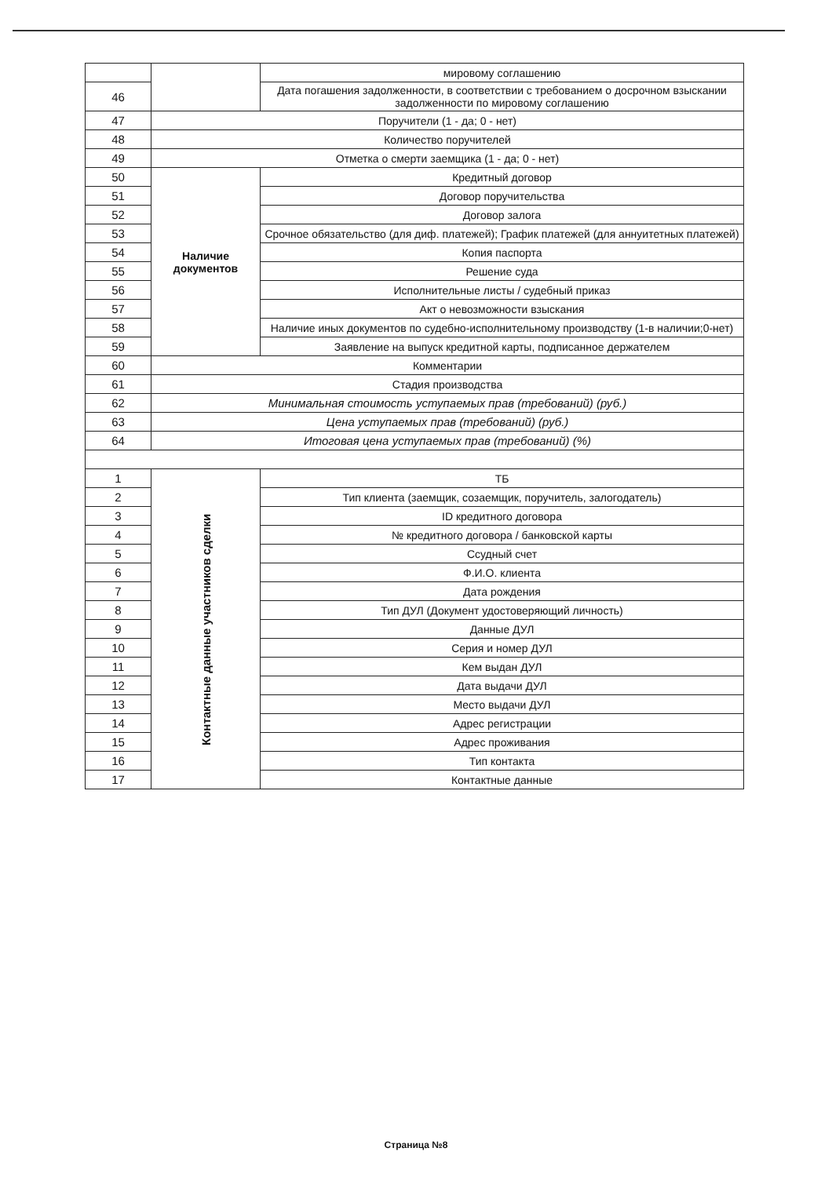| | | мировому соглашению |
| 46 | | Дата погашения задолженности, в соответствии с требованием о досрочном взыскании задолженности по мировому соглашению |
| 47 | Поручители (1 - да; 0 - нет) | |
| 48 | Количество поручителей | |
| 49 | Отметка о смерти заемщика (1 - да; 0 - нет) | |
| 50 | Наличие документов | Кредитный договор |
| 51 | | Договор поручительства |
| 52 | | Договор залога |
| 53 | | Срочное обязательство (для диф. платежей); График платежей (для аннуитетных платежей) |
| 54 | | Копия паспорта |
| 55 | | Решение суда |
| 56 | | Исполнительные листы / судебный приказ |
| 57 | | Акт о невозможности взыскания |
| 58 | | Наличие иных документов по судебно-исполнительному производству (1-в наличии;0-нет) |
| 59 | | Заявление на выпуск кредитной карты, подписанное держателем |
| 60 | Комментарии | |
| 61 | Стадия производства | |
| 62 | Минимальная стоимость уступаемых прав (требований) (руб.) | |
| 63 | Цена уступаемых прав (требований) (руб.) | |
| 64 | Итоговая цена уступаемых прав (требований) (%) | |
| 1 | Контактные данные участников сделки | ТБ |
| 2 | | Тип клиента (заемщик, созаемщик, поручитель, залогодатель) |
| 3 | | ID кредитного договора |
| 4 | | № кредитного договора / банковской карты |
| 5 | | Ссудный счет |
| 6 | | Ф.И.О. клиента |
| 7 | | Дата рождения |
| 8 | | Тип ДУЛ (Документ удостоверяющий личность) |
| 9 | | Данные ДУЛ |
| 10 | | Серия и номер ДУЛ |
| 11 | | Кем выдан ДУЛ |
| 12 | | Дата выдачи ДУЛ |
| 13 | | Место выдачи ДУЛ |
| 14 | | Адрес регистрации |
| 15 | | Адрес проживания |
| 16 | | Тип контакта |
| 17 | | Контактные данные |
Страница №8